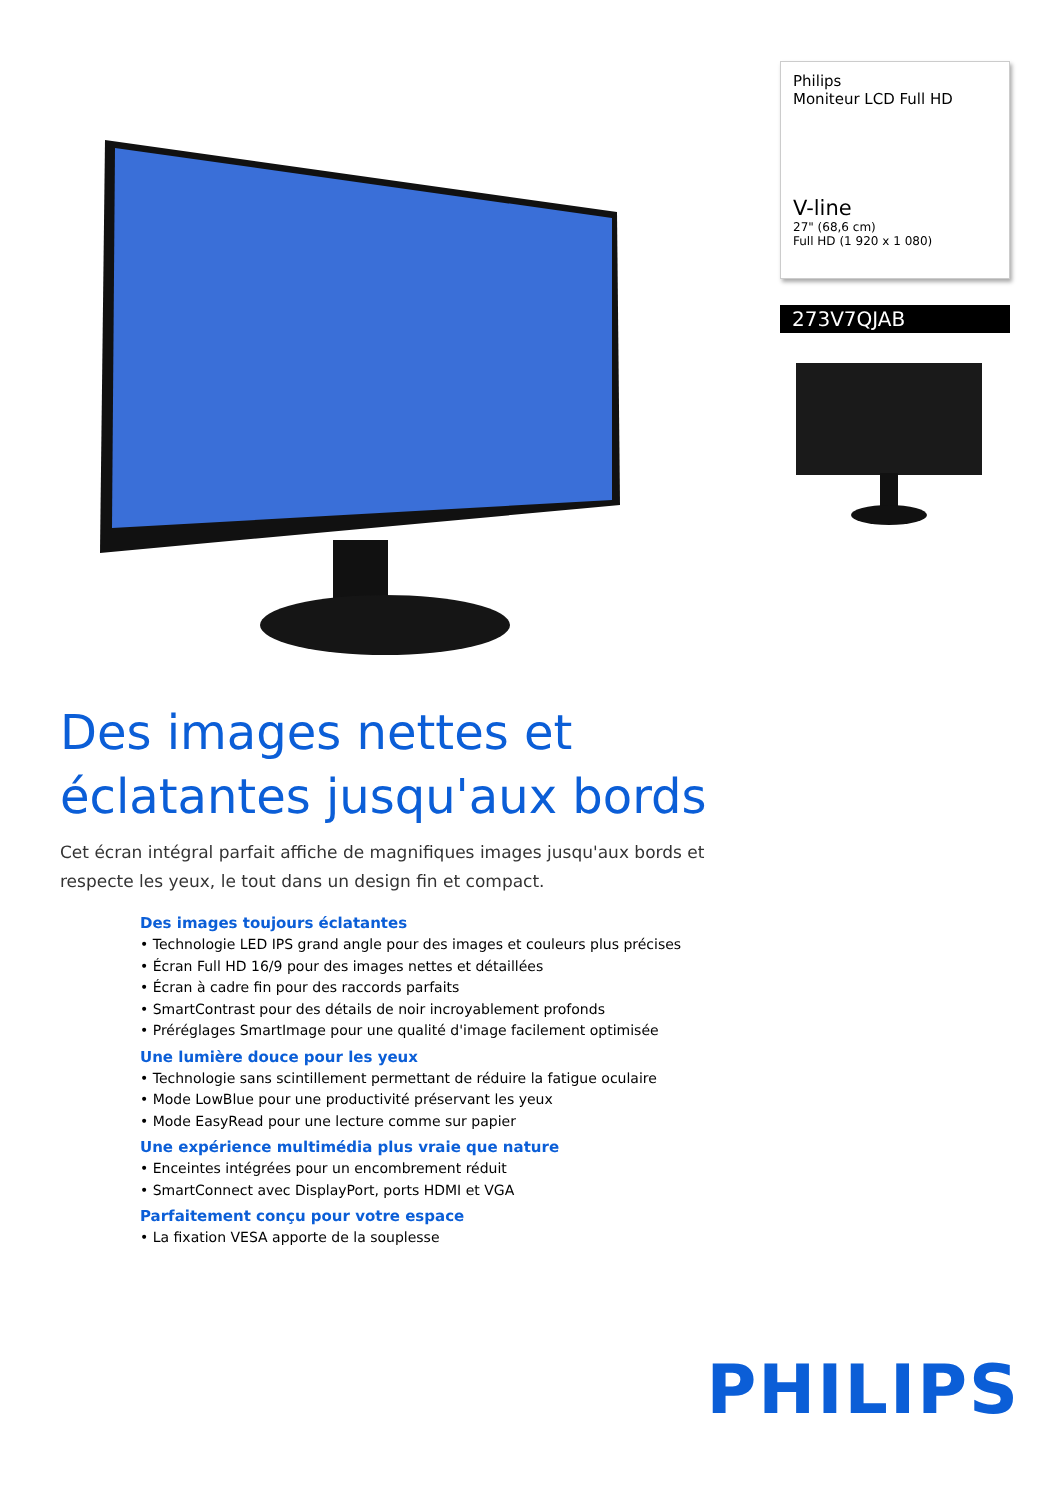Philips
Moniteur LCD Full HD
V-line
27" (68,6 cm)
Full HD (1 920 x 1 080)
273V7QJAB
Des images nettes et éclatantes jusqu'aux bords
Cet écran intégral parfait affiche de magnifiques images jusqu'aux bords et respecte les yeux, le tout dans un design fin et compact.
Des images toujours éclatantes
• Technologie LED IPS grand angle pour des images et couleurs plus précises
• Écran Full HD 16/9 pour des images nettes et détaillées
• Écran à cadre fin pour des raccords parfaits
• SmartContrast pour des détails de noir incroyablement profonds
• Préréglages SmartImage pour une qualité d'image facilement optimisée
Une lumière douce pour les yeux
• Technologie sans scintillement permettant de réduire la fatigue oculaire
• Mode LowBlue pour une productivité préservant les yeux
• Mode EasyRead pour une lecture comme sur papier
Une expérience multimédia plus vraie que nature
• Enceintes intégrées pour un encombrement réduit
• SmartConnect avec DisplayPort, ports HDMI et VGA
Parfaitement conçu pour votre espace
• La fixation VESA apporte de la souplesse
PHILIPS